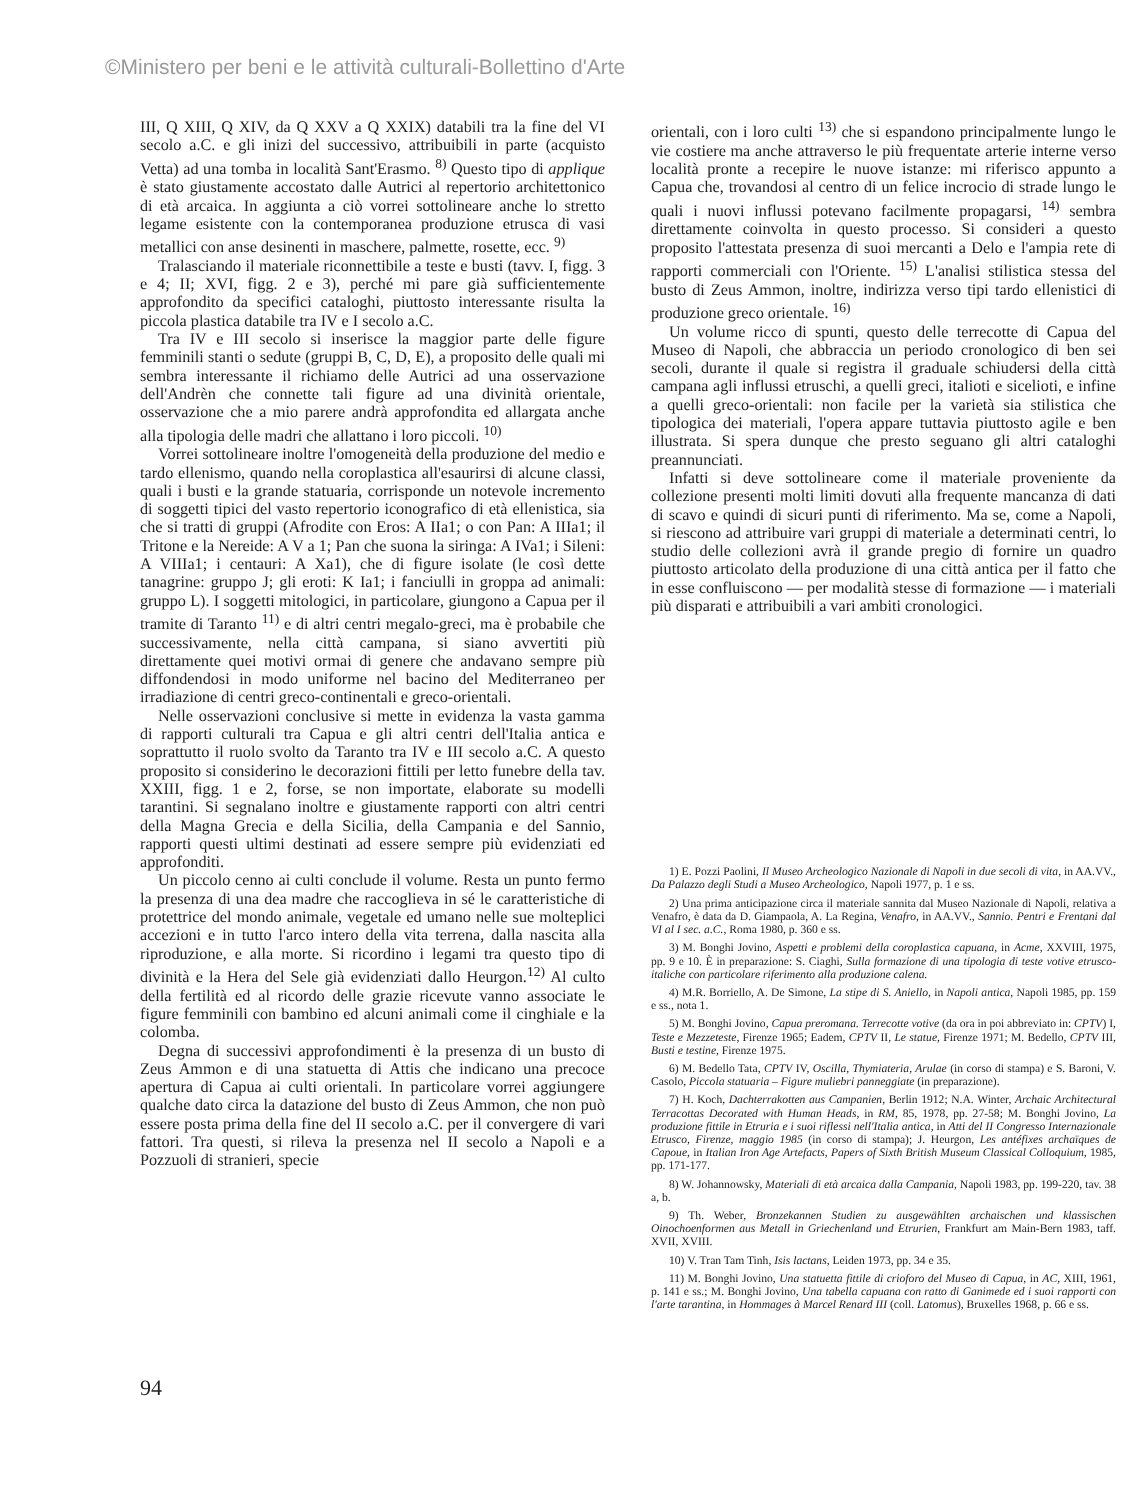©Ministero per beni e le attività culturali-Bollettino d'Arte
III, Q XIII, Q XIV, da Q XXV a Q XXIX) databili tra la fine del VI secolo a.C. e gli inizi del successivo, attribuibili in parte (acquisto Vetta) ad una tomba in località Sant'Erasmo. <sup>8)</sup> Questo tipo di applique è stato giustamente accostato dalle Autrici al repertorio architettonico di età arcaica. In aggiunta a ciò vorrei sottolineare anche lo stretto legame esistente con la contemporanea produzione etrusca di vasi metallici con anse desinenti in maschere, palmette, rosette, ecc. <sup>9)</sup>
Tralasciando il materiale riconnettibile a teste e busti (tavv. I, figg. 3 e 4; II; XVI, figg. 2 e 3), perché mi pare già sufficientemente approfondito da specifici cataloghi, piuttosto interessante risulta la piccola plastica databile tra IV e I secolo a.C.
Tra IV e III secolo si inserisce la maggior parte delle figure femminili stanti o sedute (gruppi B, C, D, E), a proposito delle quali mi sembra interessante il richiamo delle Autrici ad una osservazione dell'Andrèn che connette tali figure ad una divinità orientale, osservazione che a mio parere andrà approfondita ed allargata anche alla tipologia delle madri che allattano i loro piccoli. <sup>10)</sup>
Vorrei sottolineare inoltre l'omogeneità della produzione del medio e tardo ellenismo, quando nella coroplastica all'esaurirsi di alcune classi, quali i busti e la grande statuaria, corrisponde un notevole incremento di soggetti tipici del vasto repertorio iconografico di età ellenistica, sia che si tratti di gruppi (Afrodite con Eros: A IIa1; o con Pan: A IIIa1; il Tritone e la Nereide: A V a 1; Pan che suona la siringa: A IVa1; i Sileni: A VIIIa1; i centauri: A Xa1), che di figure isolate (le così dette tanagrine: gruppo J; gli eroti: K Ia1; i fanciulli in groppa ad animali: gruppo L). I soggetti mitologici, in particolare, giungono a Capua per il tramite di Taranto <sup>11)</sup> e di altri centri megalo-greci, ma è probabile che successivamente, nella città campana, si siano avvertiti più direttamente quei motivi ormai di genere che andavano sempre più diffondendosi in modo uniforme nel bacino del Mediterraneo per irradiazione di centri greco-continentali e greco-orientali.
Nelle osservazioni conclusive si mette in evidenza la vasta gamma di rapporti culturali tra Capua e gli altri centri dell'Italia antica e soprattutto il ruolo svolto da Taranto tra IV e III secolo a.C. A questo proposito si considerino le decorazioni fittili per letto funebre della tav. XXIII, figg. 1 e 2, forse, se non importate, elaborate su modelli tarantini. Si segnalano inoltre e giustamente rapporti con altri centri della Magna Grecia e della Sicilia, della Campania e del Sannio, rapporti questi ultimi destinati ad essere sempre più evidenziati ed approfonditi.
Un piccolo cenno ai culti conclude il volume. Resta un punto fermo la presenza di una dea madre che raccoglieva in sé le caratteristiche di protettrice del mondo animale, vegetale ed umano nelle sue molteplici accezioni e in tutto l'arco intero della vita terrena, dalla nascita alla riproduzione, e alla morte. Si ricordino i legami tra questo tipo di divinità e la Hera del Sele già evidenziati dallo Heurgon.<sup>12)</sup> Al culto della fertilità ed al ricordo delle grazie ricevute vanno associate le figure femminili con bambino ed alcuni animali come il cinghiale e la colomba.
Degna di successivi approfondimenti è la presenza di un busto di Zeus Ammon e di una statuetta di Attis che indicano una precoce apertura di Capua ai culti orientali. In particolare vorrei aggiungere qualche dato circa la datazione del busto di Zeus Ammon, che non può essere posta prima della fine del II secolo a.C. per il convergere di vari fattori. Tra questi, si rileva la presenza nel II secolo a Napoli e a Pozzuoli di stranieri, specie
orientali, con i loro culti <sup>13)</sup> che si espandono principalmente lungo le vie costiere ma anche attraverso le più frequentate arterie interne verso località pronte a recepire le nuove istanze: mi riferisco appunto a Capua che, trovandosi al centro di un felice incrocio di strade lungo le quali i nuovi influssi potevano facilmente propagarsi, <sup>14)</sup> sembra direttamente coinvolta in questo processo. Si consideri a questo proposito l'attestata presenza di suoi mercanti a Delo e l'ampia rete di rapporti commerciali con l'Oriente. <sup>15)</sup> L'analisi stilistica stessa del busto di Zeus Ammon, inoltre, indirizza verso tipi tardo ellenistici di produzione greco orientale. <sup>16)</sup>
Un volume ricco di spunti, questo delle terrecotte di Capua del Museo di Napoli, che abbraccia un periodo cronologico di ben sei secoli, durante il quale si registra il graduale schiudersi della città campana agli influssi etruschi, a quelli greci, italioti e sicelioti, e infine a quelli greco-orientali: non facile per la varietà sia stilistica che tipologica dei materiali, l'opera appare tuttavia piuttosto agile e ben illustrata. Si spera dunque che presto seguano gli altri cataloghi preannunciati.
Infatti si deve sottolineare come il materiale proveniente da collezione presenti molti limiti dovuti alla frequente mancanza di dati di scavo e quindi di sicuri punti di riferimento. Ma se, come a Napoli, si riescono ad attribuire vari gruppi di materiale a determinati centri, lo studio delle collezioni avrà il grande pregio di fornire un quadro piuttosto articolato della produzione di una città antica per il fatto che in esse confluiscono — per modalità stesse di formazione — i materiali più disparati e attribuibili a vari ambiti cronologici.
1) E. Pozzi Paolini, Il Museo Archeologico Nazionale di Napoli in due secoli di vita, in AA.VV., Da Palazzo degli Studi a Museo Archeologico, Napoli 1977, p. 1 e ss.
2) Una prima anticipazione circa il materiale sannita dal Museo Nazionale di Napoli, relativa a Venafro, è data da D. Giampaola, A. La Regina, Venafro, in AA.VV., Sannio. Pentri e Frentani dal VI al I sec. a.C., Roma 1980, p. 360 e ss.
3) M. Bonghi Jovino, Aspetti e problemi della coroplastica capuana, in Acme, XXVIII, 1975, pp. 9 e 10. È in preparazione: S. Ciaghi, Sulla formazione di una tipologia di teste votive etrusco-italiche con particolare riferimento alla produzione calena.
4) M.R. Borriello, A. De Simone, La stipe di S. Aniello, in Napoli antica, Napoli 1985, pp. 159 e ss., nota 1.
5) M. Bonghi Jovino, Capua preromana. Terrecotte votive (da ora in poi abbreviato in: CPTV) I, Teste e Mezzeteste, Firenze 1965; Eadem, CPTV II, Le statue, Firenze 1971; M. Bedello, CPTV III, Busti e testine, Firenze 1975.
6) M. Bedello Tata, CPTV IV, Oscilla, Thymiateria, Arulae (in corso di stampa) e S. Baroni, V. Casolo, Piccola statuaria – Figure muliebri panneggiate (in preparazione).
7) H. Koch, Dachterrakotten aus Campanien, Berlin 1912; N.A. Winter, Archaic Architectural Terracottas Decorated with Human Heads, in RM, 85, 1978, pp. 27-58; M. Bonghi Jovino, La produzione fittile in Etruria e i suoi riflessi nell'Italia antica, in Atti del II Congresso Internazionale Etrusco, Firenze, maggio 1985 (in corso di stampa); J. Heurgon, Les antéfixes archaïques de Capoue, in Italian Iron Age Artefacts, Papers of Sixth British Museum Classical Colloquium, 1985, pp. 171-177.
8) W. Johannowsky, Materiali di età arcaica dalla Campania, Napoli 1983, pp. 199-220, tav. 38 a, b.
9) Th. Weber, Bronzekannen Studien zu ausgewählten archaischen und klassischen Oinochoenformen aus Metall in Griechenland und Etrurien, Frankfurt am Main-Bern 1983, taff. XVII, XVIII.
10) V. Tran Tam Tinh, Isis lactans, Leiden 1973, pp. 34 e 35.
11) M. Bonghi Jovino, Una statuetta fittile di crioforo del Museo di Capua, in AC, XIII, 1961, p. 141 e ss.; M. Bonghi Jovino, Una tabella capuana con ratto di Ganimede ed i suoi rapporti con l'arte tarantina, in Hommages à Marcel Renard III (coll. Latomus), Bruxelles 1968, p. 66 e ss.
94